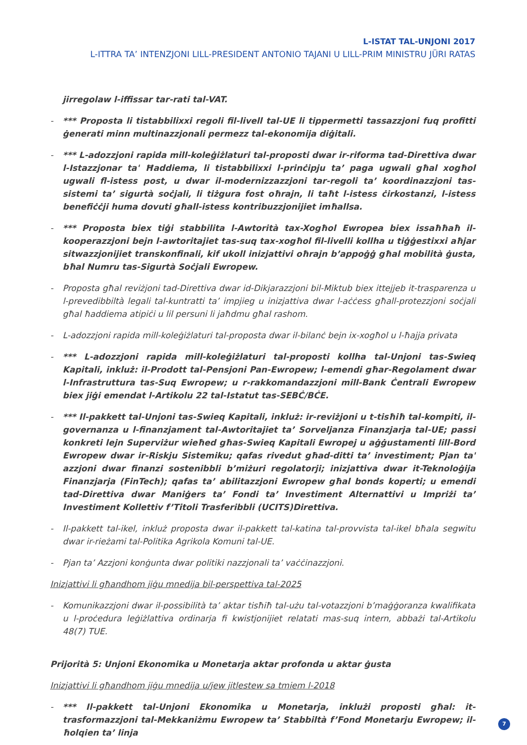L-ISTAT TAL-UNJONI 2017
L-ITTRA TA’ INTENZJONI LILL-PRESIDENT ANTONIO TAJANI U LILL-PRIM MINISTRU JÜRI RATAS
jirregolaw l-iffissar tar-rati tal-VAT.
- *** Proposta li tistabbilixxi regoli fil-livell tal-UE li tippermetti tassazzjoni fuq profitti ġenerati minn multinazzjonali permezz tal-ekonomija diġitali.
- *** L-adozzjoni rapida mill-koleġiżlaturi tal-proposti dwar ir-riforma tad-Direttiva dwar l-Istazzjonar ta' Ħaddiema, li tistabbilixxi l-prinċipju ta’ paga ugwali għal xogħol ugwali fl-istess post, u dwar il-modernizzazzjoni tar-regoli ta’ koordinazzjoni tas-sistemi ta’ sigurtà soċjali, li tiżgura fost oħrajn, li taħt l-istess ċirkostanzi, l-istess benefiċċji huma dovuti għall-istess kontribuzzjonijiet imħallsa.
- *** Proposta biex tiġi stabbilita l-Awtorità tax-Xogħol Ewropea biex issaħħaħ il-kooperazzjoni bejn l-awtoritajiet tas-suq tax-xogħol fil-livelli kollha u tiġġestixxi aħjar sitwazzjonijiet transkonfinali, kif ukoll inizjattivi oħrajn b’appoġġ għal mobilità ġusta, bħal Numru tas-Sigurtà Soċjali Ewropew.
- Proposta għal reviżjoni tad-Direttiva dwar id-Dikjarazzjoni bil-Miktub biex ittejjeb it-trasparenza u l-prevedibbiltà legali tal-kuntratti ta’ impjieg u inizjattiva dwar l-aċċess għall-protezzjoni soċjali għal ħaddiema atipiċi u lil persuni li jaħdmu għal rashom.
- L-adozzjoni rapida mill-koleġiżlaturi tal-proposta dwar il-bilanċ bejn ix-xogħol u l-ħajja privata
- *** L-adozzjoni rapida mill-koleġiżlaturi tal-proposti kollha tal-Unjoni tas-Swieq Kapitali, inkluż: il-Prodott tal-Pensjoni Pan-Ewropew; l-emendi għar-Regolament dwar l-Infrastruttura tas-Suq Ewropew; u r-rakkomandazzjoni mill-Bank Ċentrali Ewropew biex jiġi emendat l-Artikolu 22 tal-Istatut tas-SEBĊ/BĊE.
- *** Il-pakkett tal-Unjoni tas-Swieq Kapitali, inkluż: ir-reviżjoni u t-tisħiħ tal-kompiti, il-governanza u l-finanzjament tal-Awtoritajiet ta’ Sorveljanza Finanzjarja tal-UE; passi konkreti lejn Superviżur wieħed għas-Swieq Kapitali Ewropej u aġġustamenti lill-Bord Ewropew dwar ir-Riskju Sistemiku; qafas rivedut għad-ditti ta’ investiment; Pjan ta' azzjoni dwar finanzi sostenibbli b’miżuri regolatorji; inizjattiva dwar it-Teknoloġija Finanzjarja (FinTech); qafas ta’ abilitazzjoni Ewropew għal bonds koperti; u emendi tad-Direttiva dwar Maniġers ta’ Fondi ta’ Investiment Alternattivi u Impriżi ta’ Investiment Kollettiv f’Titoli Trasferibbli (UCITS)Direttiva.
- Il-pakkett tal-ikel, inkluż proposta dwar il-pakkett tal-katina tal-provvista tal-ikel bħala segwitu dwar ir-rieżami tal-Politika Agrikola Komuni tal-UE.
- Pjan ta’ Azzjoni konġunta dwar politiki nazzjonali ta’ vaċċinazzjoni.
Inizjattivi li għandhom jiġu mnedija bil-perspettiva tal-2025
- Komunikazzjoni dwar il-possibilità ta’ aktar tisħiħ tal-użu tal-votazzjoni b’maġġoranza kwalifikata u l-proċedura leġiżlattiva ordinarja fi kwistjonijiet relatati mas-suq intern, abbażi tal-Artikolu 48(7) TUE.
Prijorità 5: Unjoni Ekonomika u Monetarja aktar profonda u aktar ġusta
Inizjattivi li għandhom jiġu mnedija u/jew jitlestew sa tmiem l-2018
- *** Il-pakkett tal-Unjoni Ekonomika u Monetarja, inklużi proposti għal: it-trasformazzjoni tal-Mekkaniżmu Ewropew ta’ Stabbiltà f’Fond Monetarju Ewropew; il-ħolqien ta’ linja
7